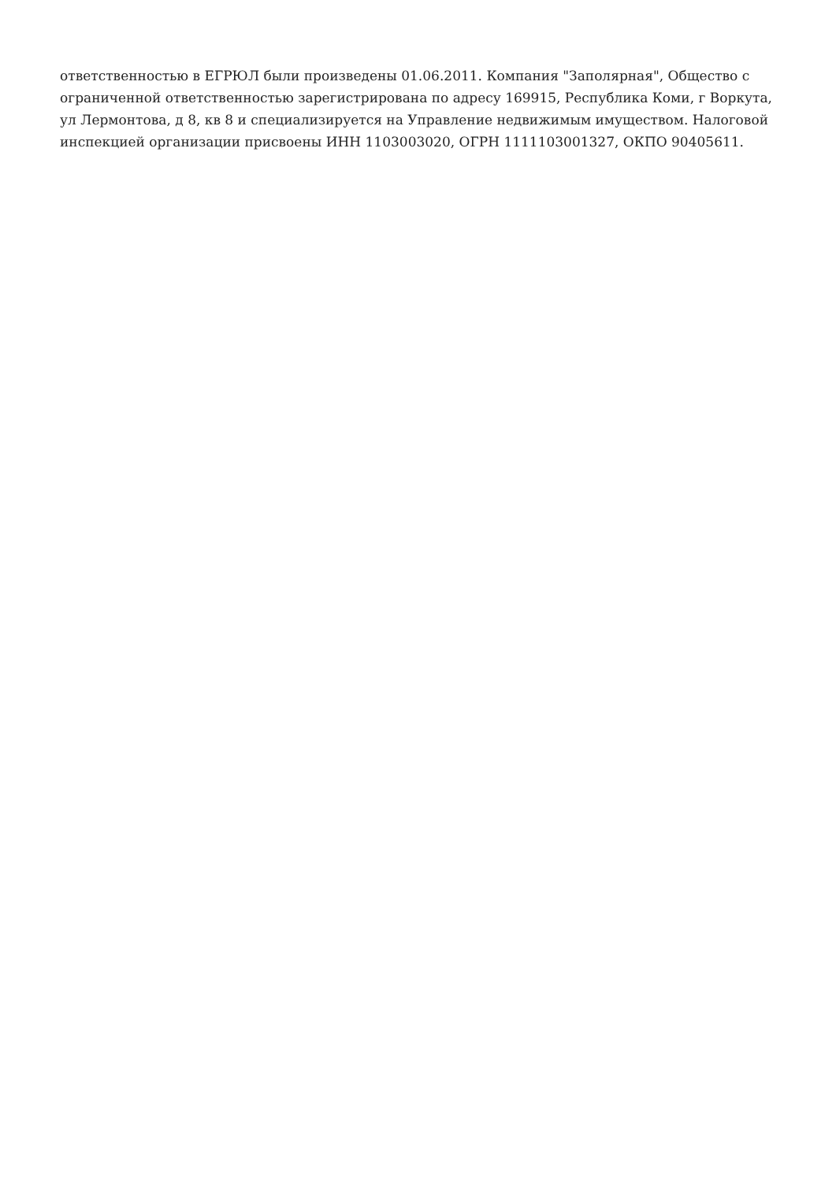ответственностью в ЕГРЮЛ были произведены 01.06.2011. Компания "Заполярная", Общество с ограниченной ответственностью зарегистрирована по адресу 169915, Республика Коми, г Воркута, ул Лермонтова, д 8, кв 8 и специализируется на Управление недвижимым имуществом. Налоговой инспекцией организации присвоены ИНН 1103003020, ОГРН 1111103001327, ОКПО 90405611.